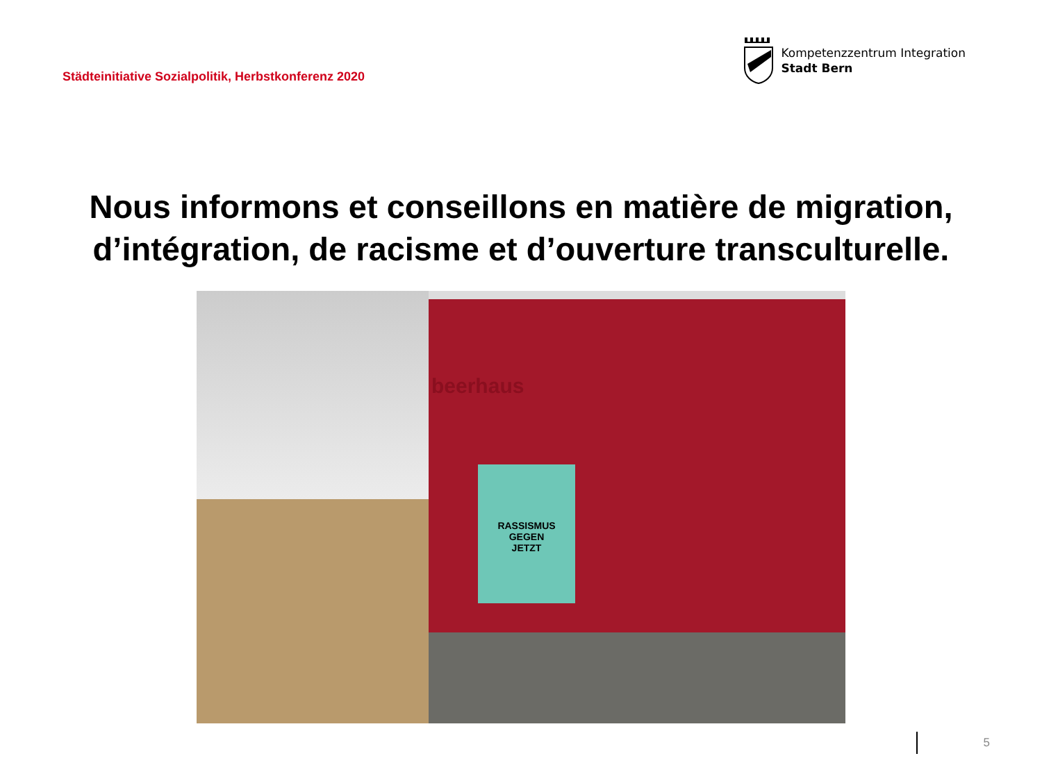Städteinitiative Sozialpolitik, Herbstkonferenz 2020
Kompetenzzentrum Integration
Stadt Bern
Nous informons et conseillons en matière de migration, d’intégration, de racisme et d’ouverture transculturelle.
beerhaus
RASSISMUS
GEGEN
JETZT
5